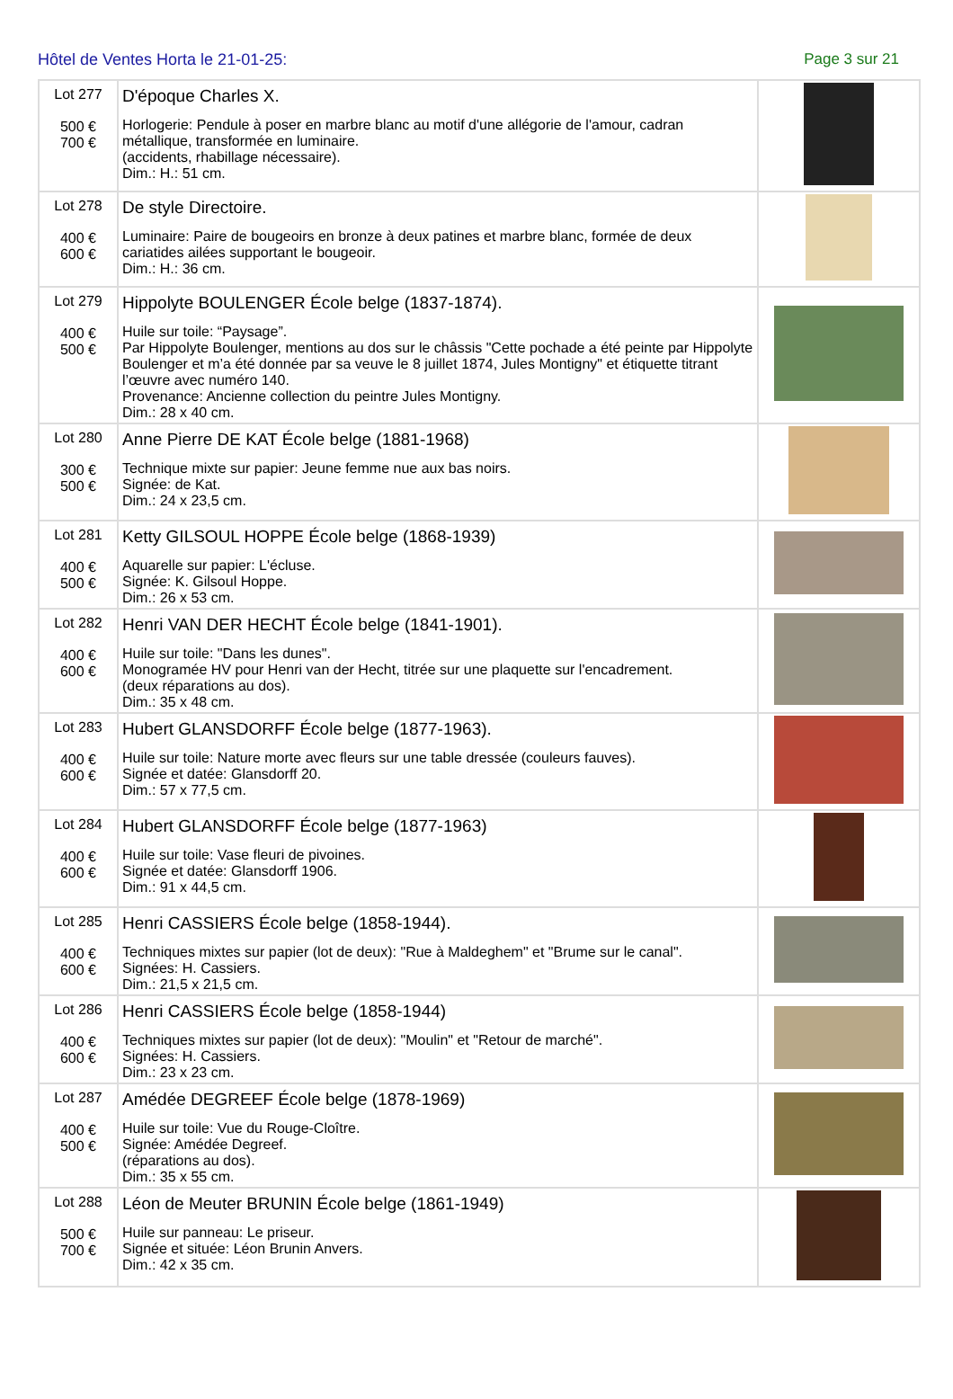Hôtel de Ventes Horta le 21-01-25: Page 3 sur 21
| Lot 277 500 € 700 € | D'époque Charles X. Horlogerie: Pendule à poser en marbre blanc au motif d'une allégorie de l'amour, cadran métallique, transformée en luminaire. (accidents, rhabillage nécessaire). Dim.: H.: 51 cm. | |
| Lot 278 400 € 600 € | De style Directoire. Luminaire: Paire de bougeoirs en bronze à deux patines et marbre blanc, formée de deux cariatides ailées supportant le bougeoir. Dim.: H.: 36 cm. | |
| Lot 279 400 € 500 € | Hippolyte BOULENGER École belge (1837-1874). Huile sur toile: “Paysage”. Par Hippolyte Boulenger, mentions au dos sur le châssis "Cette pochade a été peinte par Hippolyte Boulenger et m’a été donnée par sa veuve le 8 juillet 1874, Jules Montigny" et étiquette titrant l’œuvre avec numéro 140. Provenance: Ancienne collection du peintre Jules Montigny. Dim.: 28 x 40 cm. | |
| Lot 280 300 € 500 € | Anne Pierre DE KAT École belge (1881-1968) Technique mixte sur papier: Jeune femme nue aux bas noirs. Signée: de Kat. Dim.: 24 x 23,5 cm. | |
| Lot 281 400 € 500 € | Ketty GILSOUL HOPPE École belge (1868-1939) Aquarelle sur papier: L'écluse. Signée: K. Gilsoul Hoppe. Dim.: 26 x 53 cm. | |
| Lot 282 400 € 600 € | Henri VAN DER HECHT École belge (1841-1901). Huile sur toile: "Dans les dunes". Monogramée HV pour Henri van der Hecht, titrée sur une plaquette sur l'encadrement. (deux réparations au dos). Dim.: 35 x 48 cm. | |
| Lot 283 400 € 600 € | Hubert GLANSDORFF École belge (1877-1963). Huile sur toile: Nature morte avec fleurs sur une table dressée (couleurs fauves). Signée et datée: Glansdorff 20. Dim.: 57 x 77,5 cm. | |
| Lot 284 400 € 600 € | Hubert GLANSDORFF École belge (1877-1963) Huile sur toile: Vase fleuri de pivoines. Signée et datée: Glansdorff 1906. Dim.: 91 x 44,5 cm. | |
| Lot 285 400 € 600 € | Henri CASSIERS École belge (1858-1944). Techniques mixtes sur papier (lot de deux): "Rue à Maldeghem" et "Brume sur le canal". Signées: H. Cassiers. Dim.: 21,5 x 21,5 cm. | |
| Lot 286 400 € 600 € | Henri CASSIERS École belge (1858-1944) Techniques mixtes sur papier (lot de deux): "Moulin" et "Retour de marché". Signées: H. Cassiers. Dim.: 23 x 23 cm. | |
| Lot 287 400 € 500 € | Amédée DEGREEF École belge (1878-1969) Huile sur toile: Vue du Rouge-Cloître. Signée: Amédée Degreef. (réparations au dos). Dim.: 35 x 55 cm. | |
| Lot 288 500 € 700 € | Léon de Meuter BRUNIN École belge (1861-1949) Huile sur panneau: Le priseur. Signée et située: Léon Brunin Anvers. Dim.: 42 x 35 cm. | |